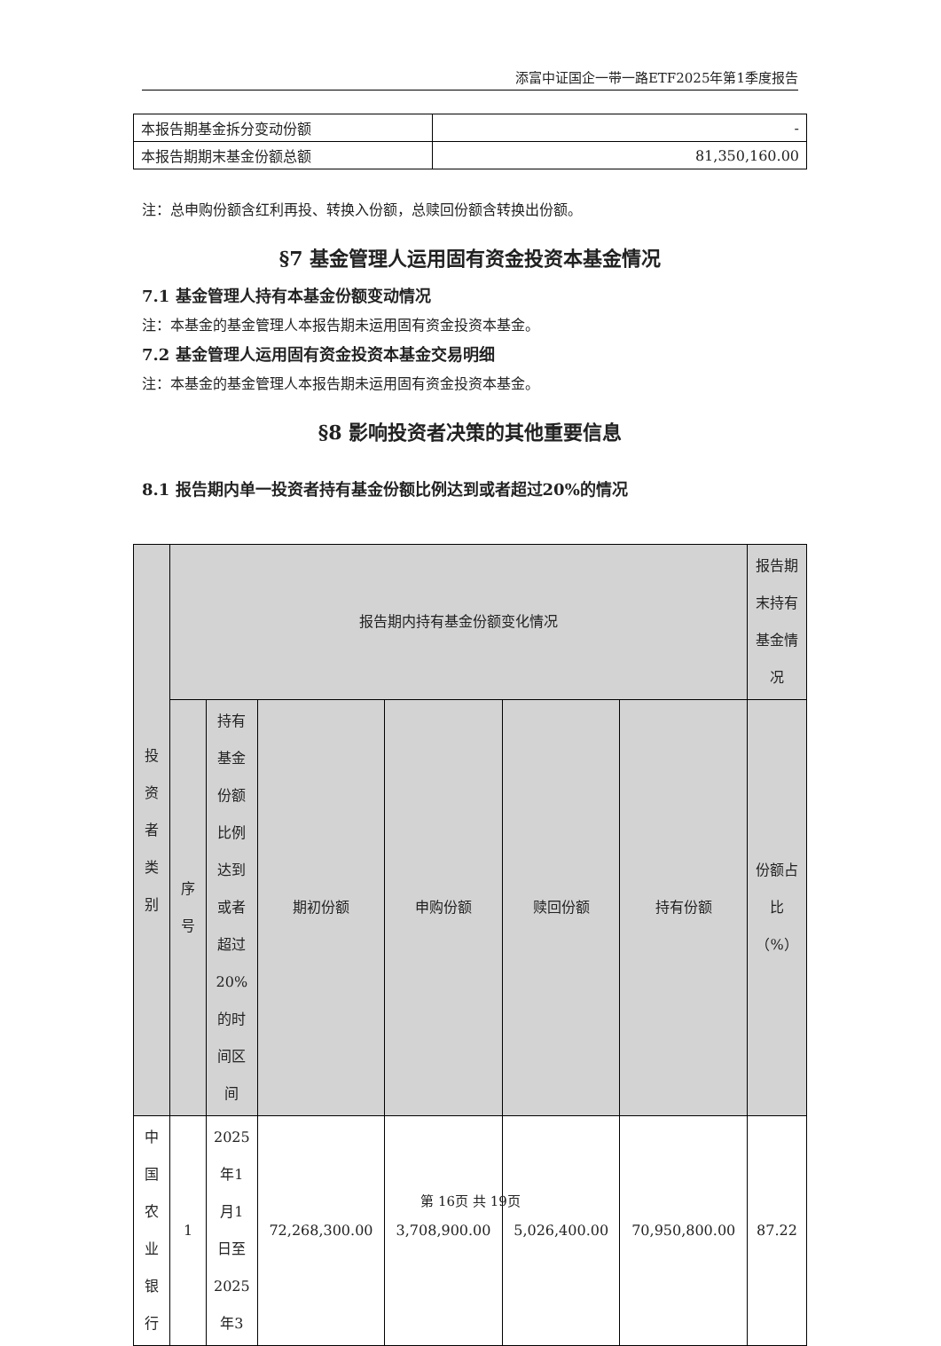添富中证国企一带一路ETF2025年第1季度报告
| 本报告期基金拆分变动份额 | - |
| 本报告期期末基金份额总额 | 81,350,160.00 |
注：总申购份额含红利再投、转换入份额，总赎回份额含转换出份额。
§7 基金管理人运用固有资金投资本基金情况
7.1 基金管理人持有本基金份额变动情况
注：本基金的基金管理人本报告期未运用固有资金投资本基金。
7.2 基金管理人运用固有资金投资本基金交易明细
注：本基金的基金管理人本报告期未运用固有资金投资本基金。
§8 影响投资者决策的其他重要信息
8.1 报告期内单一投资者持有基金份额比例达到或者超过20%的情况
| 投 资 者 类 别 | 报告期内持有基金份额变化情况 | | | | | | 报告期末持有基金情况 |
| --- | --- | --- | --- | --- | --- | --- | --- |
| | 序 号 | 持有基金份额比例达到或者超过20%的时间区间 | 期初份额 | 申购份额 | 赎回份额 | 持有份额 | 份额占比（%） |
| 中 国 农 业 银 行 | 1 | 2025年1月1日至2025年3 | 72,268,300.00 | 3,708,900.00 | 5,026,400.00 | 70,950,800.00 | 87.22 |
第 16页 共 19页